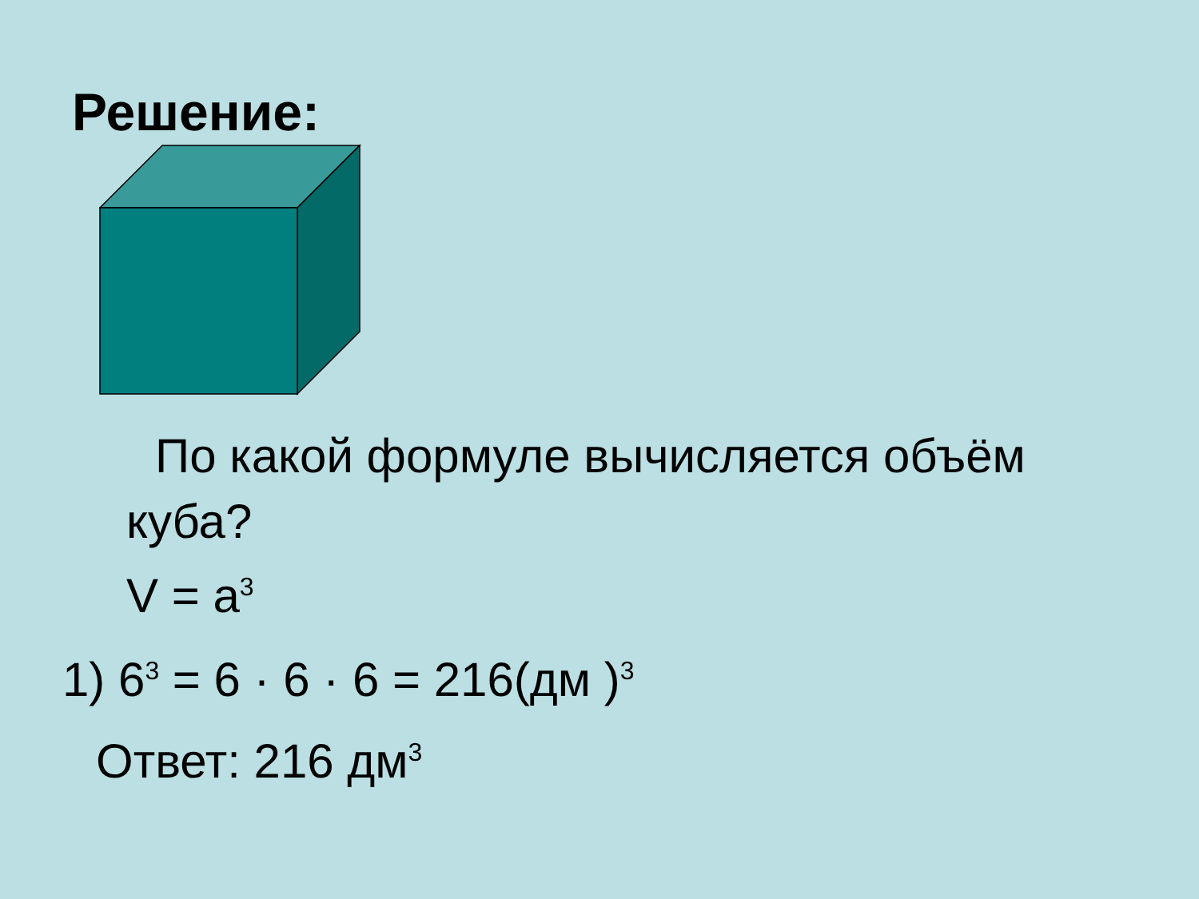Решение:
По какой формуле вычисляется объём куба?
V = a<sup>3</sup>
1) 6<sup>3</sup> = 6 · 6 · 6 = 216(дм )<sup>3</sup>
Ответ: 216 дм<sup>3</sup>